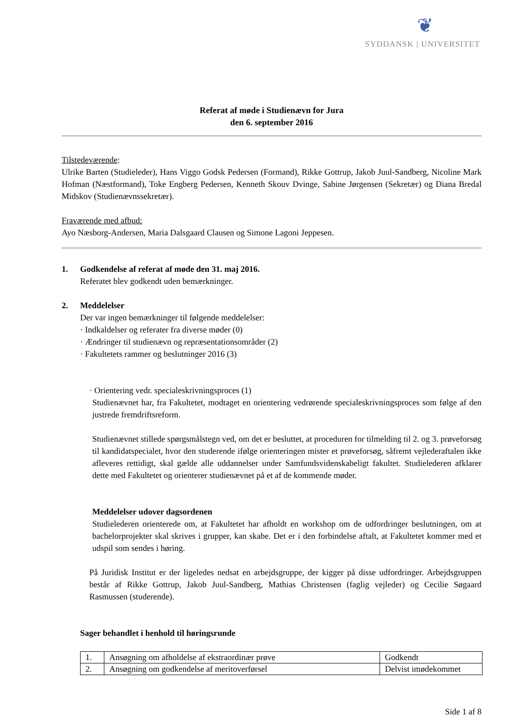❦
SYDDANSK | UNIVERSITET
Referat af møde i Studienævn for Jura
den 6. september 2016
Tilstedeværende:
Ulrike Barten (Studieleder), Hans Viggo Godsk Pedersen (Formand), Rikke Gottrup, Jakob Juul-Sandberg, Nicoline Mark Hofman (Næstformand), Toke Engberg Pedersen, Kenneth Skouv Dvinge, Sabine Jørgensen (Sekretær) og Diana Bredal Midskov (Studienævnssekretær).
Fraværende med afbud:
Ayo Næsborg-Andersen, Maria Dalsgaard Clausen og Simone Lagoni Jeppesen.
1. Godkendelse af referat af møde den 31. maj 2016.
Referatet blev godkendt uden bemærkninger.
2. Meddelelser
Der var ingen bemærkninger til følgende meddelelser:
· Indkaldelser og referater fra diverse møder (0)
· Ændringer til studienævn og repræsentationsområder (2)
· Fakultetets rammer og beslutninger 2016 (3)
· Orientering vedr. specialeskrivningsproces (1)
Studienævnet har, fra Fakultetet, modtaget en orientering vedrørende specialeskrivningsproces som følge af den justrede fremdriftsreform.
Studienævnet stillede spørgsmålstegn ved, om det er besluttet, at proceduren for tilmelding til 2. og 3. prøveforsøg til kandidatspecialet, hvor den studerende ifølge orienteringen mister et prøveforsøg, såfremt vejlederaftalen ikke afleveres rettidigt, skal gælde alle uddannelser under Samfundsvidenskabeligt fakultet. Studielederen afklarer dette med Fakultetet og orienterer studienævnet på et af de kommende møder.
Meddelelser udover dagsordenen
Studielederen orienterede om, at Fakultetet har afholdt en workshop om de udfordringer beslutningen, om at bachelorprojekter skal skrives i grupper, kan skabe. Det er i den forbindelse aftalt, at Fakultetet kommer med et udspil som sendes i høring.
På Juridisk Institut er der ligeledes nedsat en arbejdsgruppe, der kigger på disse udfordringer. Arbejdsgruppen består af Rikke Gottrup, Jakob Juul-Sandberg, Mathias Christensen (faglig vejleder) og Cecilie Søgaard Rasmussen (studerende).
Sager behandlet i henhold til høringsrunde
| 1. | Ansøgning om afholdelse af ekstraordinær prøve | Godkendt |
| 2. | Ansøgning om godkendelse af meritoverførsel | Delvist imødekommet |
Side 1 af 8